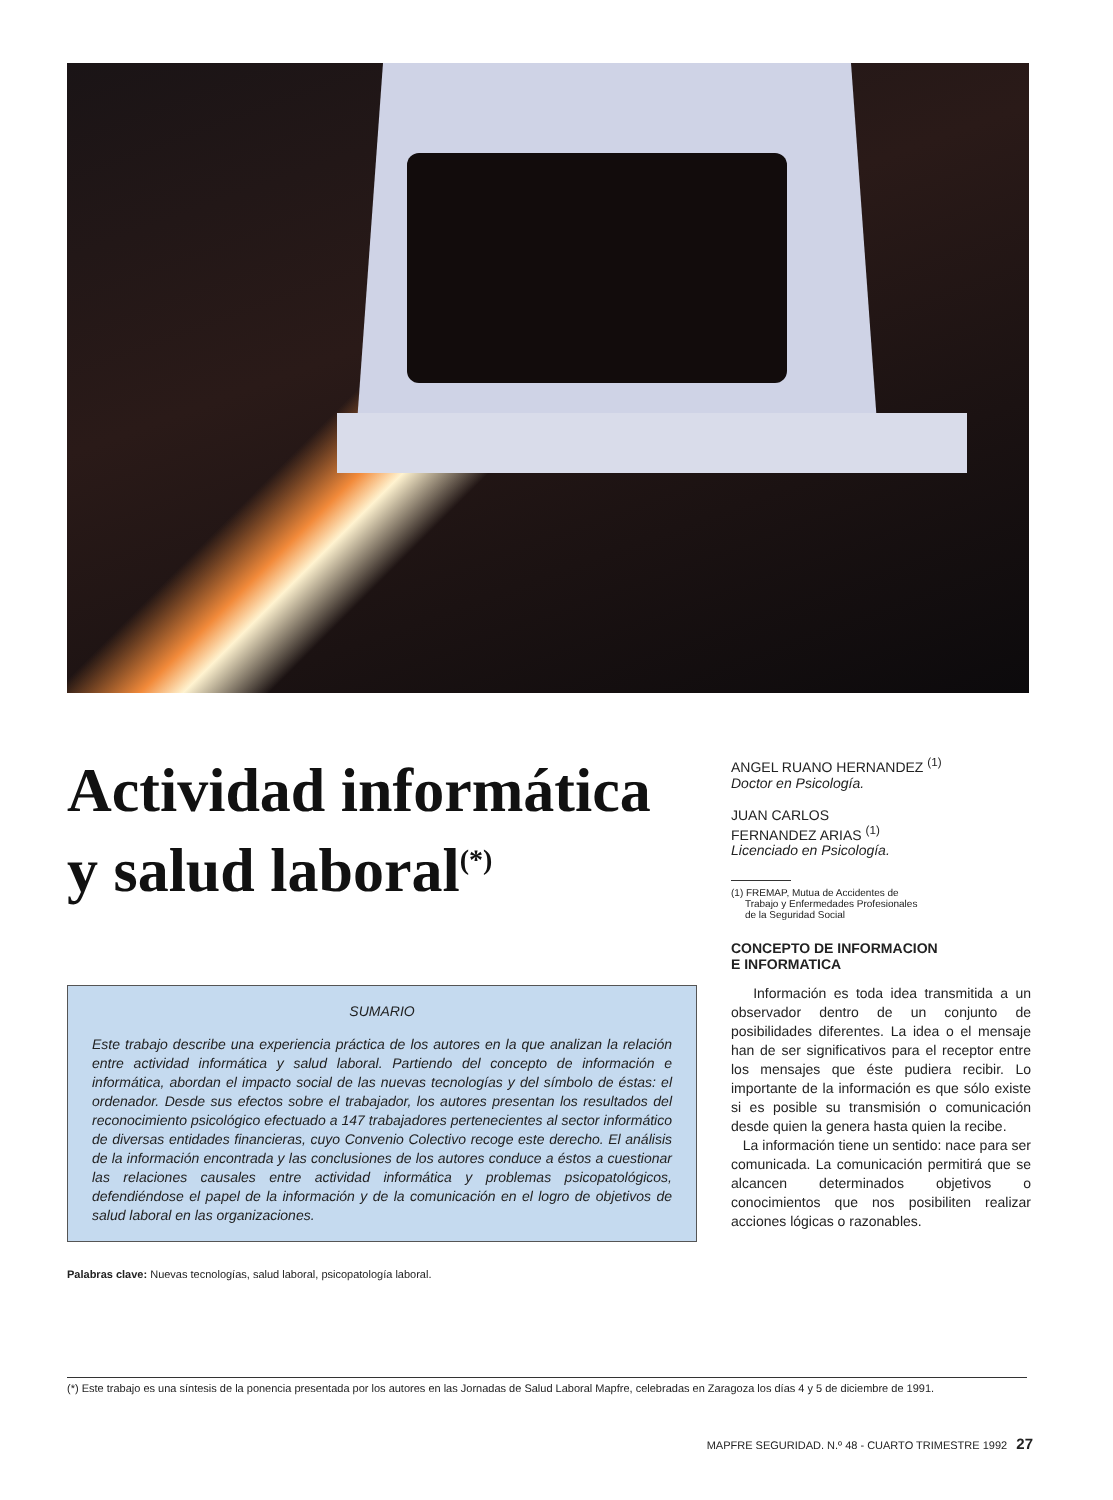Actividad informática
y salud laboral<sup>(*)</sup>
SUMARIO
Este trabajo describe una experiencia práctica de los autores en la que analizan la relación entre actividad informática y salud laboral. Partiendo del concepto de información e informática, abordan el impacto social de las nuevas tecnologías y del símbolo de éstas: el ordenador. Desde sus efectos sobre el trabajador, los autores presentan los resultados del reconocimiento psicológico efectuado a 147 trabajadores pertenecientes al sector informático de diversas entidades financieras, cuyo Convenio Colectivo recoge este derecho. El análisis de la información encontrada y las conclusiones de los autores conduce a éstos a cuestionar las relaciones causales entre actividad informática y problemas psicopatológicos, defendiéndose el papel de la información y de la comunicación en el logro de objetivos de salud laboral en las organizaciones.
Palabras clave: Nuevas tecnologías, salud laboral, psicopatología laboral.
ANGEL RUANO HERNANDEZ <sup>(1)</sup>
Doctor en Psicología.
JUAN CARLOS
FERNANDEZ ARIAS <sup>(1)</sup>
Licenciado en Psicología.
(1) FREMAP, Mutua de Accidentes de
Trabajo y Enfermedades Profesionales
de la Seguridad Social
CONCEPTO DE INFORMACION
E INFORMATICA
Información es toda idea transmitida a un observador dentro de un conjunto de posibilidades diferentes. La idea o el mensaje han de ser significativos para el receptor entre los mensajes que éste pudiera recibir. Lo importante de la información es que sólo existe si es posible su transmisión o comunicación desde quien la genera hasta quien la recibe.
La información tiene un sentido: nace para ser comunicada. La comunicación permitirá que se alcancen determinados objetivos o conocimientos que nos posibiliten realizar acciones lógicas o razonables.
(*) Este trabajo es una síntesis de la ponencia presentada por los autores en las Jornadas de Salud Laboral Mapfre, celebradas en Zaragoza los días 4 y 5 de diciembre de 1991.
MAPFRE SEGURIDAD. N.º 48 - CUARTO TRIMESTRE 1992 27